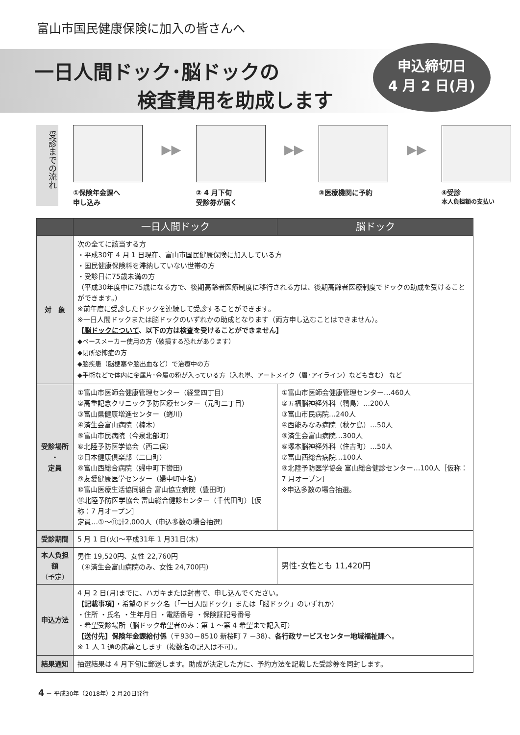富山市国民健康保険に加入の皆さんへ
一日人間ドック･脳ドックの
検査費用を助成します
申込締切日
4 月 2 日(月)
受診までの流れ
①保険年金課へ
申し込み
▶▶
② 4 月下旬
受診券が届く
▶▶
③医療機関に予約
▶▶
④受診
本人負担額の支払い
| | 一日人間ドック | 脳ドック |
| --- | --- | --- |
| 対 象 | 次の全てに該当する方 ・平成30年 4 月 1 日現在、富山市国民健康保険に加入している方 ・国民健康保険料を滞納していない世帯の方 ・受診日に75歳未満の方 （平成30年度中に75歳になる方で、後期高齢者医療制度に移行される方は、後期高齢者医療制度でドックの助成を受けることができます。） ※前年度に受診したドックを連続して受診することができます。 ※一日人間ドックまたは脳ドックのいずれかの助成となります（両方申し込むことはできません）。 【 脳ドックについて 、以下の方は検査を受けることができません】 ◆ペースメーカー使用の方（破損する恐れがあります） ◆閉所恐怖症の方 ◆脳疾患（脳梗塞や脳出血など）で治療中の方 ◆手術などで体内に金属片･金属の粉が入っている方（入れ墨、アートメイク（眉･アイライン）なども含む） など | |
| 受診場所 ・ 定員 | ①富山市医師会健康管理センター（経堂四丁目） ②高重記念クリニック予防医療センター（元町二丁目） ③富山県健康増進センター（蜷川） ④済生会富山病院（楠木） ⑤富山市民病院（今泉北部町） ⑥北陸予防医学協会（西二俣） ⑦日本健康倶楽部（二口町） ⑧富山西総合病院（婦中町下轡田） ⑨友愛健康医学センター（婦中町中名） ⑩富山医療生活協同組合 富山協立病院（豊田町） ⑪北陸予防医学協会 富山総合健診センター（千代田町）［仮称：7 月オープン］ 定員…①～⑪計2,000人（申込多数の場合抽選） | ①富山市医師会健康管理センター…460人 ②五福脳神経外科（鵯島）…200人 ③富山市民病院…240人 ④西能みなみ病院（秋ケ島）…50人 ⑤済生会富山病院…300人 ⑥塚本脳神経外科（住吉町）…50人 ⑦富山西総合病院…100人 ⑧北陸予防医学協会 富山総合健診センター…100人［仮称：7 月オープン］ ※申込多数の場合抽選。 |
| 受診期間 | 5 月 1 日(火)～平成31年 1 月31日(木) | |
| 本人負担額 （予定） | 男性 19,520円、女性 22,760円 （④済生会富山病院のみ、女性 24,700円） | 男性･女性とも 11,420円 |
| 申込方法 | 4 月 2 日(月)までに、ハガキまたは封書で、申し込んでください。 【記載事項】 ・希望のドック名（「一日人間ドック」または「脳ドック」のいずれか） ・住所 ・氏名 ・生年月日 ・電話番号 ・保険証記号番号 ・希望受診場所（脳ドック希望者のみ：第 1 ～第 4 希望まで記入可） 【送付先】保険年金課給付係 （〒930－8510 新桜町 7 －38）、 各行政サービスセンター地域福祉課 へ。 ※ 1 人 1 通の応募とします（複数名の記入は不可）。 | |
| 結果通知 | 抽選結果は 4 月下旬に郵送します。助成が決定した方に、予約方法を記載した受診券を同封します。 | |
4 － 平成30年（2018年）2 月20日発行